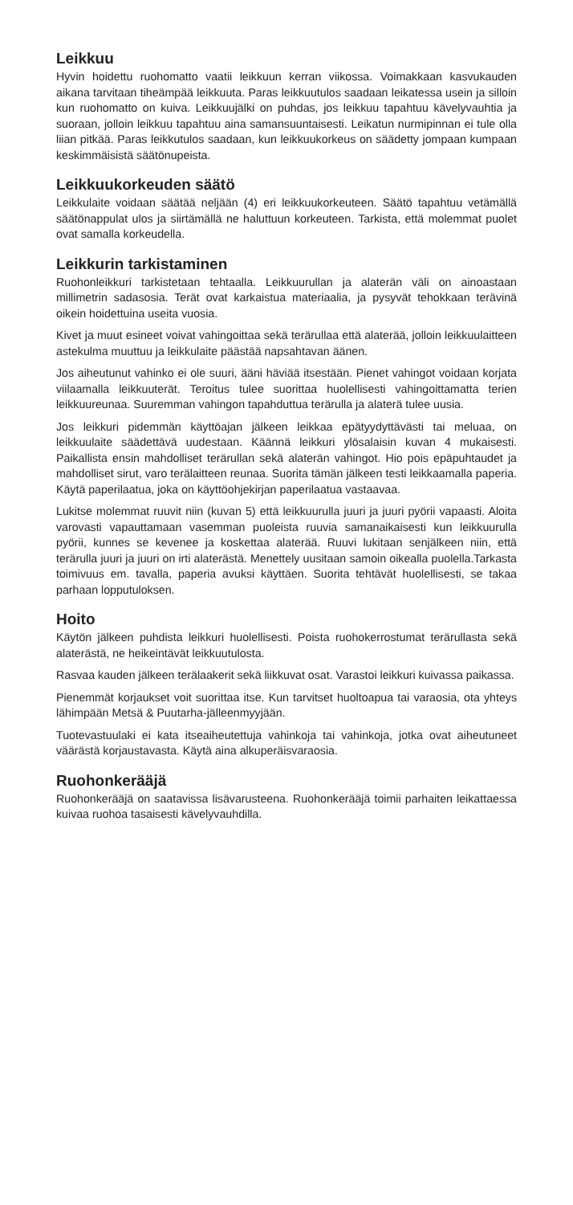Leikkuu
Hyvin hoidettu ruohomatto vaatii leikkuun kerran viikossa. Voimakkaan kasvukauden aikana tarvitaan tiheämpää leikkuuta. Paras leikkuutulos saadaan leikatessa usein ja silloin kun ruohomatto on kuiva. Leikkuujälki on puhdas, jos leikkuu tapahtuu kävelyvauhtia ja suoraan, jolloin leikkuu tapahtuu aina samansuuntaisesti. Leikatun nurmipinnan ei tule olla liian pitkää. Paras leikkutulos saadaan, kun leikkuukorkeus on säädetty jompaan kumpaan keskimmäisistä säätönupeista.
Leikkuukorkeuden säätö
Leikkulaite voidaan säätää neljään (4) eri leikkuukorkeuteen. Säätö tapahtuu vetämällä säätönappulat ulos ja siirtämällä ne haluttuun korkeuteen. Tarkista, että molemmat puolet ovat samalla korkeudella.
Leikkurin tarkistaminen
Ruohonleikkuri tarkistetaan tehtaalla. Leikkuurullan ja alaterän väli on ainoastaan millimetrin sadasosia. Terät ovat karkaistua materiaalia, ja pysyvät tehokkaan terävinä oikein hoidettuina useita vuosia.
Kivet ja muut esineet voivat vahingoittaa sekä terärullaa että alaterää, jolloin leikkuulaitteen astekulma muuttuu ja leikkulaite päästää napsahtavan äänen.
Jos aiheutunut vahinko ei ole suuri, ääni häviää itsestään. Pienet vahingot voidaan korjata viilaamalla leikkuuterät. Teroitus tulee suorittaa huolellisesti vahingoittamatta terien leikkuureunaa. Suuremman vahingon tapahduttua terärulla ja alaterä tulee uusia.
Jos leikkuri pidemmän käyttöajan jälkeen leikkaa epätyydyttävästi tai meluaa, on leikkuulaite säädettävä uudestaan. Käännä leikkuri ylösalaisin kuvan 4 mukaisesti. Paikallista ensin mahdolliset terärullan sekä alaterän vahingot. Hio pois epäpuhtaudet ja mahdolliset sirut, varo terälaitteen reunaa. Suorita tämän jälkeen testi leikkaamalla paperia. Käytä paperilaatua, joka on käyttöohjekirjan paperilaatua vastaavaa.
Lukitse molemmat ruuvit niin (kuvan 5) että leikkuurulla juuri ja juuri pyörii vapaasti. Aloita varovasti vapauttamaan vasemman puoleista ruuvia samanaikaisesti kun leikkuurulla pyörii, kunnes se kevenee ja koskettaa alaterää. Ruuvi lukitaan senjälkeen niin, että terärulla juuri ja juuri on irti alaterästä. Menettely uusitaan samoin oikealla puolella.Tarkasta toimivuus em. tavalla, paperia avuksi käyttäen. Suorita tehtävät huolellisesti, se takaa parhaan lopputuloksen.
Hoito
Käytön jälkeen puhdista leikkuri huolellisesti. Poista ruohokerrostumat terärullasta sekä alaterästä, ne heikeintävät leikkuutulosta.
Rasvaa kauden jälkeen terälaakerit sekä liikkuvat osat. Varastoi leikkuri kuivassa paikassa.
Pienemmät korjaukset voit suorittaa itse. Kun tarvitset huoltoapua tai varaosia, ota yhteys lähimpään Metsä & Puutarha-jälleenmyyjään.
Tuotevastuulaki ei kata itseaiheutettuja vahinkoja tai vahinkoja, jotka ovat aiheutuneet väärästä korjaustavasta. Käytä aina alkuperäisvaraosia.
Ruohonkerääjä
Ruohonkerääjä on saatavissa lisävarusteena. Ruohonkerääjä toimii parhaiten leikattaessa kuivaa ruohoa tasaisesti kävelyvauhdilla.